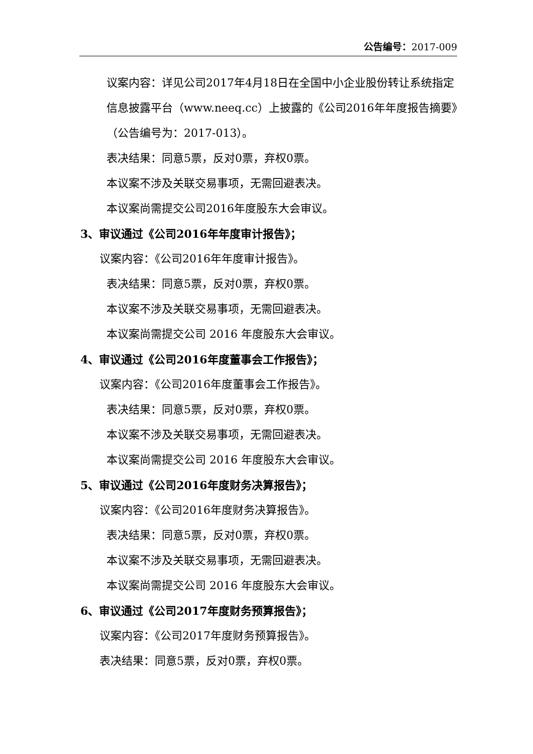公告编号：2017-009
议案内容：详见公司2017年4月18日在全国中小企业股份转让系统指定信息披露平台（www.neeq.cc）上披露的《公司2016年年度报告摘要》（公告编号为：2017-013）。
表决结果：同意5票，反对0票，弃权0票。
本议案不涉及关联交易事项，无需回避表决。
本议案尚需提交公司2016年度股东大会审议。
3、审议通过《公司2016年年度审计报告》；
议案内容：《公司2016年年度审计报告》。
表决结果：同意5票，反对0票，弃权0票。
本议案不涉及关联交易事项，无需回避表决。
本议案尚需提交公司 2016 年度股东大会审议。
4、审议通过《公司2016年度董事会工作报告》；
议案内容：《公司2016年度董事会工作报告》。
表决结果：同意5票，反对0票，弃权0票。
本议案不涉及关联交易事项，无需回避表决。
本议案尚需提交公司 2016 年度股东大会审议。
5、审议通过《公司2016年度财务决算报告》；
议案内容：《公司2016年度财务决算报告》。
表决结果：同意5票，反对0票，弃权0票。
本议案不涉及关联交易事项，无需回避表决。
本议案尚需提交公司 2016 年度股东大会审议。
6、审议通过《公司2017年度财务预算报告》；
议案内容：《公司2017年度财务预算报告》。
表决结果：同意5票，反对0票，弃权0票。